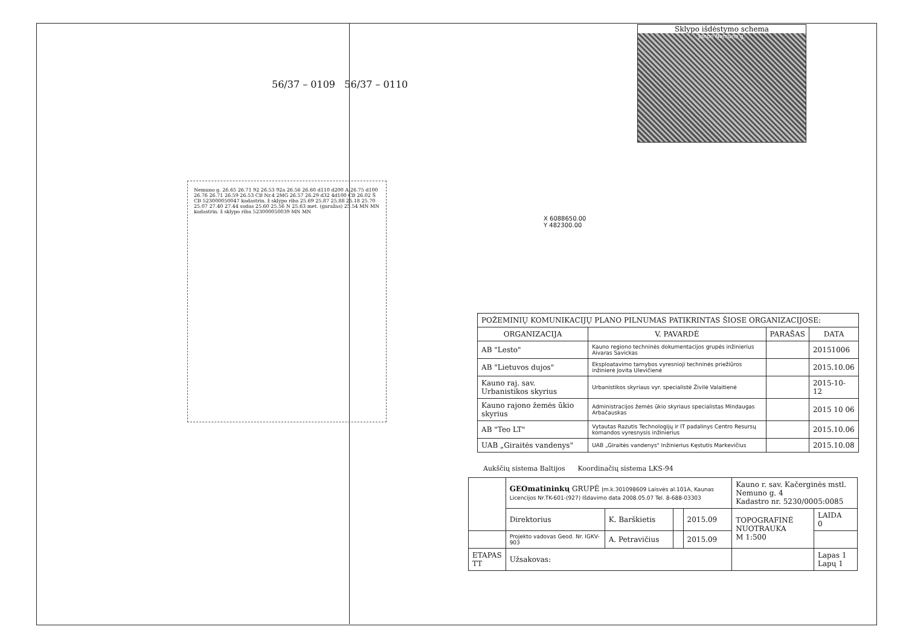56/37 – 0109 56/37 – 0110
Nemuno g. 26.65 26.71 92 26.53 92a 26.56 26.60 d110 d200 A 26.75 d100 26.76 26.71 26.59 26.53 CB Nr.4 2MG 26.57 26.29 d32 4d100 CB 26.02 Š CB 523000050047 kadastrin. ž sklypo riba 25.69 25.87 25.88 25.18 25.70 25.07 27.40 27.44 sodas 25.60 25.56 N 25.63 met. (garažas) 25.54 MN MN kadastrin. ž sklypo riba 523000050039 MN MN
Sklypo išdėstymo schema
Jonon Nemuno g.
X 6088650.00
Y 482300.00
| POŽEMINIŲ KOMUNIKACIJŲ PLANO PILNUMAS PATIKRINTAS ŠIOSE ORGANIZACIJOSE: | | | |
| ORGANIZACIJA | V. PAVARDĖ | PARAŠAS | DATA |
| AB "Lesto" | Kauno regiono techninės dokumentacijos grupės inžinierius Aivaras Savickas | | 20151006 |
| AB "Lietuvos dujos" | Eksploatavimo tarnybos vyresnioji techninės priežiūros inžinierė Jovita Ulevičienė | | 2015.10.06 |
| Kauno raj. sav. Urbanistikos skyrius | Urbanistikos skyriaus vyr. specialistė Živilė Valaitienė | | 2015-10-12 |
| Kauno rajono žemės ūkio skyrius | Administracijos žemės ūkio skyriaus specialistas Mindaugas Arbačauskas | | 2015 10 06 |
| AB "Teo LT" | Vytautas Razutis Technologijų ir IT padalinys Centro Resursų komandos vyresnysis inžinierius | | 2015.10.06 |
| UAB „Giraitės vandenys" | UAB „Giraitės vandenys" Inžinierius Kęstutis Markevičius | | 2015.10.08 |
Aukščių sistema Baltijos Koordinačių sistema LKS-94
| | GEOmatininkų GRUPĖ Įm.k.301098609 Laisvės al.101A, Kaunas Licencijos Nr.TK-601-(927) Išdavimo data 2008.05.07 Tel. 8-688-03303 | | | | Kauno r. sav. Kačerginės mstl. Nemuno g. 4 Kadastro nr. 5230/0005:0085 | |
| | Direktorius | K. Barškietis | | 2015.09 | TOPOGRAFINĖ NUOTRAUKA M 1:500 | LAIDA 0 |
| | Projekto vadovas Geod. Nr. IGKV-903 | A. Petravičius | | 2015.09 | | |
| ETAPAS TT | Užsakovas: | | | | | Lapas 1 Lapų 1 |